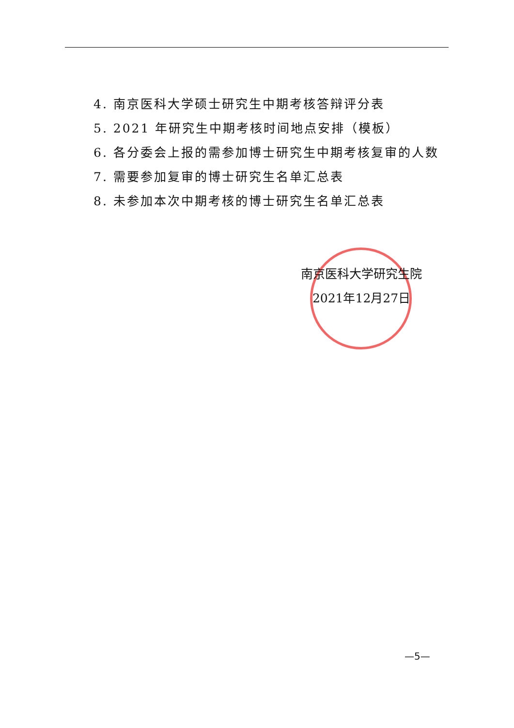4. 南京医科大学硕士研究生中期考核答辩评分表
5. 2021 年研究生中期考核时间地点安排（模板）
6. 各分委会上报的需参加博士研究生中期考核复审的人数
7. 需要参加复审的博士研究生名单汇总表
8. 未参加本次中期考核的博士研究生名单汇总表
南京医科大学研究生院
2021年12月27日
—5—